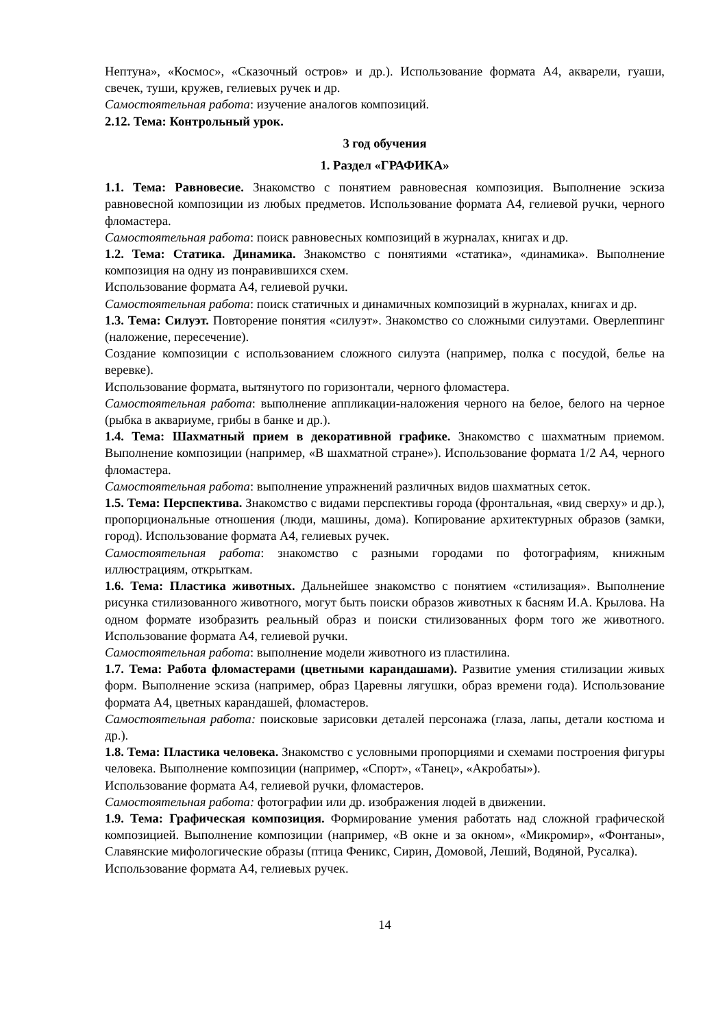Нептуна», «Космос», «Сказочный остров» и др.). Использование формата А4, акварели, гуаши, свечек, туши, кружев, гелиевых ручек и др.
Самостоятельная работа: изучение аналогов композиций.
2.12. Тема: Контрольный урок.
3 год обучения
1. Раздел «ГРАФИКА»
1.1. Тема: Равновесие. Знакомство с понятием равновесная композиция. Выполнение эскиза равновесной композиции из любых предметов. Использование формата А4, гелиевой ручки, черного фломастера.
Самостоятельная работа: поиск равновесных композиций в журналах, книгах и др.
1.2. Тема: Статика. Динамика. Знакомство с понятиями «статика», «динамика». Выполнение композиция на одну из понравившихся схем.
Использование формата А4, гелиевой ручки.
Самостоятельная работа: поиск статичных и динамичных композиций в журналах, книгах и др.
1.3. Тема: Силуэт. Повторение понятия «силуэт». Знакомство со сложными силуэтами. Оверлеппинг (наложение, пересечение).
Создание композиции с использованием сложного силуэта (например, полка с посудой, белье на веревке).
Использование формата, вытянутого по горизонтали, черного фломастера.
Самостоятельная работа: выполнение аппликации-наложения черного на белое, белого на черное (рыбка в аквариуме, грибы в банке и др.).
1.4. Тема: Шахматный прием в декоративной графике. Знакомство с шахматным приемом. Выполнение композиции (например, «В шахматной стране»). Использование формата 1/2 А4, черного фломастера.
Самостоятельная работа: выполнение упражнений различных видов шахматных сеток.
1.5. Тема: Перспектива. Знакомство с видами перспективы города (фронтальная, «вид сверху» и др.), пропорциональные отношения (люди, машины, дома). Копирование архитектурных образов (замки, город). Использование формата А4, гелиевых ручек.
Самостоятельная работа: знакомство с разными городами по фотографиям, книжным иллюстрациям, открыткам.
1.6. Тема: Пластика животных. Дальнейшее знакомство с понятием «стилизация». Выполнение рисунка стилизованного животного, могут быть поиски образов животных к басням И.А. Крылова. На одном формате изобразить реальный образ и поиски стилизованных форм того же животного. Использование формата А4, гелиевой ручки.
Самостоятельная работа: выполнение модели животного из пластилина.
1.7. Тема: Работа фломастерами (цветными карандашами). Развитие умения стилизации живых форм. Выполнение эскиза (например, образ Царевны лягушки, образ времени года). Использование формата А4, цветных карандашей, фломастеров.
Самостоятельная работа: поисковые зарисовки деталей персонажа (глаза, лапы, детали костюма и др.).
1.8. Тема: Пластика человека. Знакомство с условными пропорциями и схемами построения фигуры человека. Выполнение композиции (например, «Спорт», «Танец», «Акробаты»).
Использование формата А4, гелиевой ручки, фломастеров.
Самостоятельная работа: фотографии или др. изображения людей в движении.
1.9. Тема: Графическая композиция. Формирование умения работать над сложной графической композицией. Выполнение композиции (например, «В окне и за окном», «Микромир», «Фонтаны», Славянские мифологические образы (птица Феникс, Сирин, Домовой, Леший, Водяной, Русалка).
Использование формата А4, гелиевых ручек.
14